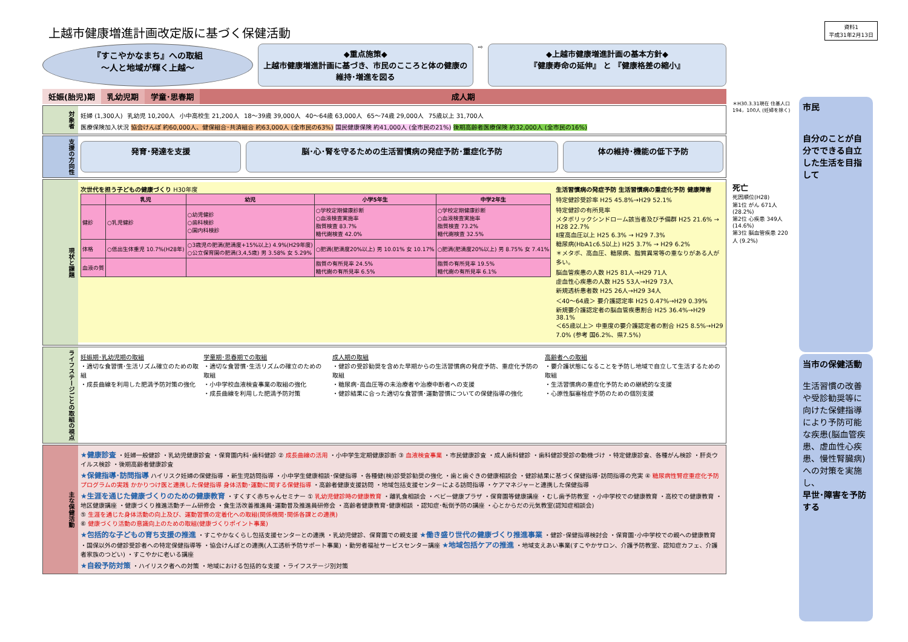資料1
平成31年2月13日
上越市健康増進計画改定版に基づく保健活動
『すこやかなまち』への取組
～人と地域が輝く上越～
◆重点施策◆
上越市健康増進計画に基づき、市民のこころと体の健康の維持･増進を図る
⇨
◆上越市健康増進計画の基本方針◆
『健康寿命の延伸』 と 『健康格差の縮小』
妊娠(胎児)期 乳幼児期 学童･思春期 成人期
対象者
妊婦 (1,300人) 乳幼児 10,200人 小中高校生 21,200人 18～39歳 39,000人 40～64歳 63,000人 65～74歳 29,000人 75歳以上 31,700人
医療保険加入状況 協会けんぽ 約60,000人、健保組合･共済組合 約63,000人 (全市民の63%) 国民健康保険 約41,000人 (全市民の21%) 後期高齢者医療保険 約32,000人 (全市民の16%)
支援の方向性
発育･発達を支援 脳･心･腎を守るための生活習慣病の発症予防･重症化予防
体の維持･機能の低下予防
現状と課題
次世代を担う子どもの健康づくり H30年度
| | 乳児 | 幼児 | 小学5年生 | 中学2年生 |
| --- | --- | --- | --- | --- |
| 健診 | ○乳児健診 | ○幼児健診 ○歯科検診 ○園内科検診 | ○学校定期健康診断 ○血液検査実施率 脂質検査 83.7% 糖代謝検査 42.0% | ○学校定期健康診断 ○血液検査実施率 脂質検査 73.2% 糖代謝検査 32.5% |
| 体格 | ○低出生体重児 10.7%(H28年) | ○3歳児の肥満(肥満度+15%以上) 4.9%(H29年度) ○公立保育園の肥満(3,4,5歳) 男 3.58% 女 5.29% | ○肥満(肥満度20%以上) 男 10.01% 女 10.17% | ○肥満(肥満度20%以上) 男 8.75% 女 7.41% |
| 血液の質 | | | 脂質の有所見率 24.5% 糖代謝の有所見率 6.5% | 脂質の有所見率 19.5% 糖代謝の有所見率 6.1% |
生活習慣病の発症予防 生活習慣病の重症化予防 健康障害
特定健診受診率 H25 45.8%→H29 52.1%
特定健診の有所見率
メタボリックシンドローム該当者及び予備群 H25 21.6% → H28 22.7%
Ⅱ度高血圧以上 H25 6.3% → H29 7.3%
糖尿病(HbA1c6.5以上) H25 3.7% → H29 6.2%
＊メタボ、高血圧、糖尿病、脂質異常等の重なりがある人が多い。
脳血管疾患の人数 H25 81人→H29 71人
虚血性心疾患の人数 H25 53人→H29 73人
新規透析患者数 H25 26人→H29 34人
＜40～64歳＞ 要介護認定率 H25 0.47%→H29 0.39%
新規要介護認定者の脳血管疾患割合 H25 36.4%→H29 38.1%
＜65歳以上＞ 中重度の要介護認定者の割合 H25 8.5%→H29 7.0% (参考 国6.2%、県7.5%)
ライフステージごとの取組の視点
妊娠期･乳幼児期の取組
・適切な食習慣･生活リズム確立のための取組
・成長曲線を利用した肥満予防対策の強化
学童期･思春期での取組
・適切な食習慣･生活リズムの確立のための取組
・小中学校血液検査事業の取組の強化
・成長曲線を利用した肥満予防対策
成人期の取組
・健診の受診勧奨を含めた早期からの生活習慣病の発症予防、重症化予防の取組
・糖尿病･高血圧等の未治療者や治療中断者への支援
・健診結果に合った適切な食習慣･運動習慣についての保健指導の強化
高齢者への取組
・要介護状態になることを予防し地域で自立して生活するための取組
・生活習慣病の重症化予防ための継続的な支援
・心原性脳塞栓症予防のための個別支援
主な保健活動
★健康診査 ・妊婦一般健診 ・乳幼児健康診査 ・保育園内科･歯科健診 ② 成長曲線の活用 ・小中学生定期健康診断 ③ 血液検査事業 ・市民健康診査 ・成人歯科健診 ・歯科健診受診の動機づけ ・特定健康診査、各種がん検診 ・肝炎ウイルス検診 ・後期高齢者健康診査
★保健指導･訪問指導 ハイリスク妊婦の保健指導 ・新生児訪問指導 ・小中学生健康相談･保健指導 ・各種健(検)診受診勧奨の強化 ・歯と歯ぐきの健康相談会 ・健診結果に基づく保健指導･訪問指導の充実 ④ 糖尿病性腎症重症化予防プログラムの実践 かかりつけ医と連携した保健指導 身体活動･運動に関する保健指導 ・高齢者健康支援訪問 ・地域包括支援センターによる訪問指導 ・ケアマネジャーと連携した保健指導
★生涯を通じた健康づくりのための健康教育 ・すくすく赤ちゃんセミナー ① 乳幼児健診時の健康教育 ・離乳食相談会 ・ベビー健康プラザ ・保育園等健康講座 ・むし歯予防教室 ・小中学校での健康教育 ・高校での健康教育 ・地区健康講座 ・健康づくり推進活動チーム研修会 ・食生活改善推進員･運動普及推進員研修会 ・高齢者健康教育･健康相談 ・認知症･転倒予防の講座 ・心とからだの元気教室(認知症相談会)
⑤ 生涯を通じた身体活動の向上及び、運動習慣の定着化への取組(関係機関･関係各課との連携)
⑥ 健康づくり活動の意識向上のための取組(健康づくりポイント事業)
★包括的な子どもの育ち支援の推進 ・すこやかなくらし包括支援センターとの連携 ・乳幼児健診、保育園での親支援 ★働き盛り世代の健康づくり推進事業 ・健診･保健指導検討会 ・保育園･小中学校での親への健康教育 ・国保以外の健診受診者への特定保健指導等 ・協会けんぽとの連携(人工透析予防サポート事業) ・勤労者福祉サービスセンター講座 ★地域包括ケアの推進 ・地域支えあい事業(すこやかサロン、介護予防教室、認知症カフェ、介護者家族のつどい) ・すこやかに老いる講座
★自殺予防対策 ・ハイリスク者への対策 ・地域における包括的な支援 ・ライフステージ別対策
＊H30.3.31現在 住基人口 194，100人 (妊婦を除く)
死亡
死因順位(H28)
第1位 がん 671人 (28.2%)
第2位 心疾患 349人 (14.6%)
第3位 脳血管疾患 220人 (9.2%)
市民
自分のことが自分でできる自立した生活を目指して
当市の保健活動
生活習慣の改善や受診勧奨等に向けた保健指導により予防可能な疾患(脳血管疾患、虚血性心疾患、慢性腎臓病)への対策を実施し、
早世･障害を予防する